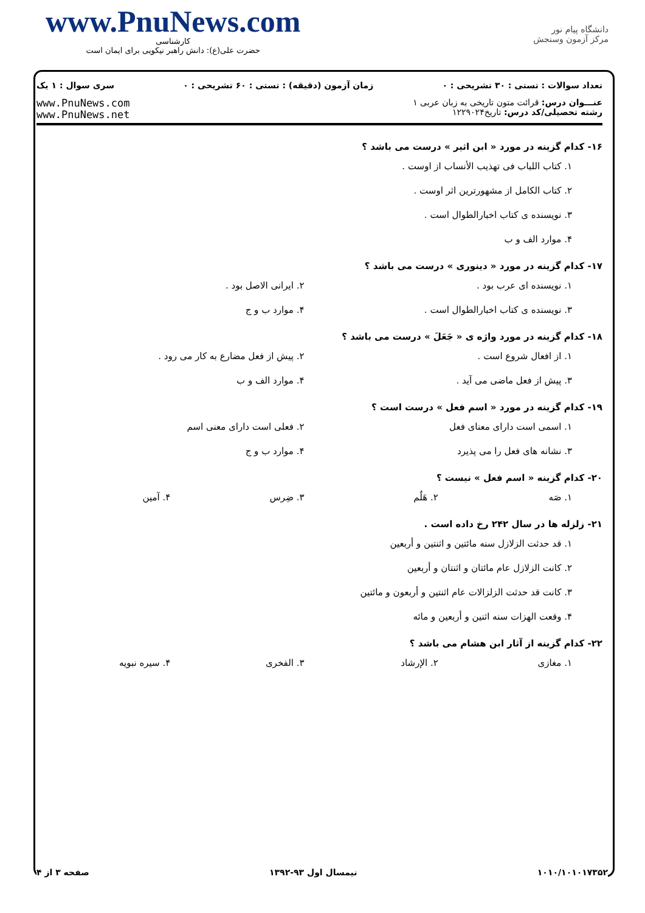www.PnuNews.com
کارشناسی
حضرت علی(ع): دانش راهبر نیکویی برای ایمان است
دانشگاه پیام نور
مرکز آزمون وسنجش
تعداد سوالات : تستی : ۳۰ تشریحی : ۰ زمان آزمون (دقیقه) : تستی : ۶۰ تشریحی : ۰ سری سوال : ۱ یک
عنـــوان درس: قرائت متون تاریخی به زبان عربی ۱
رشته تحصیلی/کد درس: تاریخ۱۲۲۹۰۲۴
www.PnuNews.com
www.PnuNews.net
۱۶- کدام گزینه در مورد « ابن اثیر » درست می باشد ؟
۱. کتاب اللباب فی تهذیب الأنساب از اوست .
۲. کتاب الکامل از مشهورترین اثر اوست .
۳. نویسنده ی کتاب اخبارالطوال است .
۴. موارد الف و ب
۱۷- کدام گزینه در مورد « دینوری » درست می باشد ؟
۱. نویسنده ای عرب بود . ۲. ایرانی الاصل بود .
۳. نویسنده ی کتاب اخبارالطوال است . ۴. موارد ب و ج
۱۸- کدام گزینه در مورد واژه ی « جَعَلَ » درست می باشد ؟
۱. از افعال شروع است . ۲. پیش از فعل مضارع به کار می رود .
۳. پیش از فعل ماضی می آید . ۴. موارد الف و ب
۱۹- کدام گزینه در مورد « اسم فعل » درست است ؟
۱. اسمی است دارای معنای فعل ۲. فعلی است دارای معنی اسم
۳. نشانه های فعل را می پذیرد ۴. موارد ب و ج
۲۰- کدام گزینه « اسم فعل » نیست ؟
۱. صَه ۲. هَلُم ۳. ضِرس ۴. آمین
۲۱- زلزله ها در سال ۲۴۲ رخ داده است .
۱. قد حدثت الزلازل سنه مائتین و اثنتین و أربعین
۲. کانت الزلازل عام مائتان و اثنتان و أربعین
۳. کانت قد حدثت الزلزالات عام اثنتین و أربعون و مائتین
۴. وقعت الهزات سنه اثنین و أربعین و مائه
۲۲- کدام گزینه از آثار ابن هشام می باشد ؟
۱. مغازی ۲. الإرشاد ۳. الفخری ۴. سیره نبویه
۱۰۱۰/۱۰۱۰۱۷۳۵۲ نیمسال اول ۹۳-۱۳۹۲ صفحه ۳ از ۴